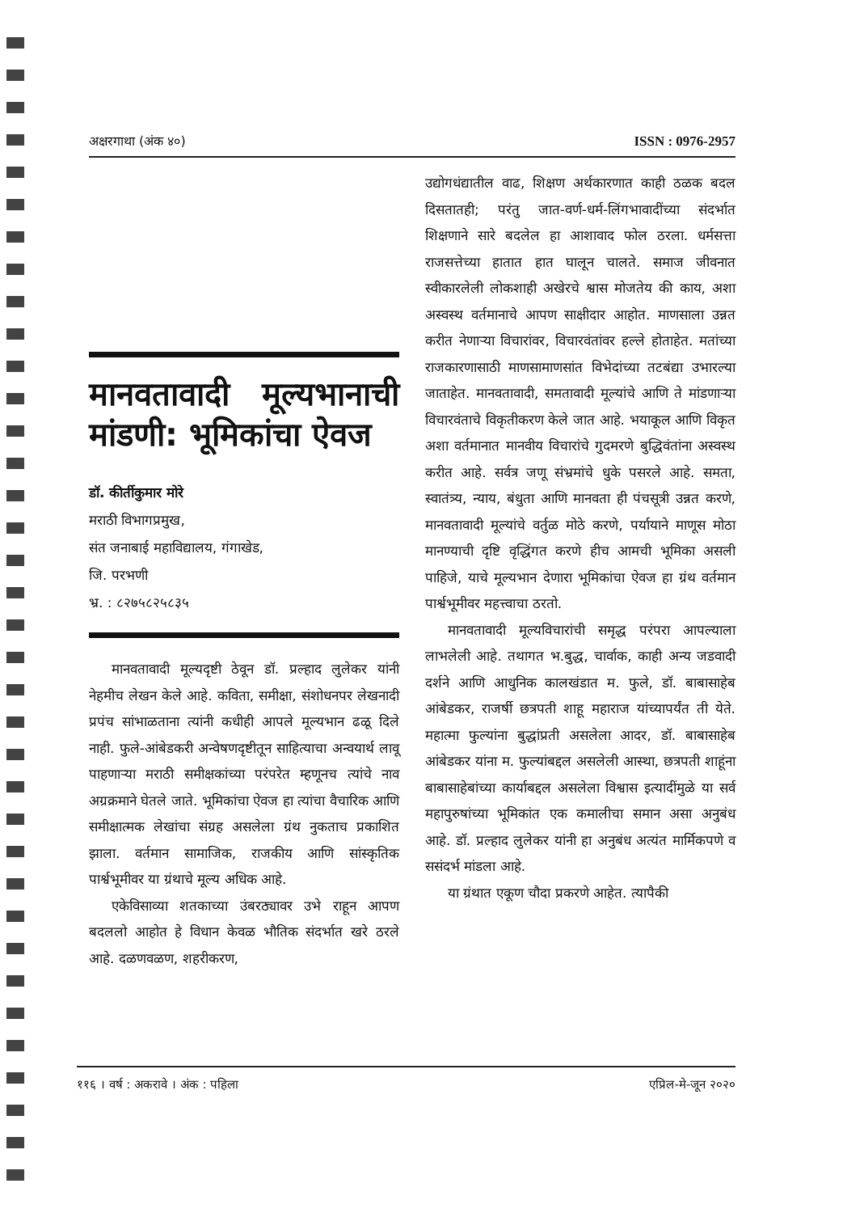अक्षरगाथा (अंक ४०) ISSN : 0976-2957
मानवतावादी मूल्यभानाची मांडणी: भूमिकांचा ऐवज
डॉ. कीर्तीकुमार मोरे
मराठी विभागप्रमुख,
संत जनाबाई महाविद्यालय, गंगाखेड,
जि. परभणी
भ्र. : ८२७५८२५८३५
मानवतावादी मूल्यदृष्टी ठेवून डॉ. प्रल्हाद लुलेकर यांनी नेहमीच लेखन केले आहे. कविता, समीक्षा, संशोधनपर लेखनादी प्रपंच सांभाळताना त्यांनी कधीही आपले मूल्यभान ढळू दिले नाही. फुले-आंबेडकरी अन्वेषणदृष्टीतून साहित्याचा अन्वयार्थ लावू पाहणाऱ्या मराठी समीक्षकांच्या परंपरेत म्हणूनच त्यांचे नाव अग्रक्रमाने घेतले जाते. भूमिकांचा ऐवज हा त्यांचा वैचारिक आणि समीक्षात्मक लेखांचा संग्रह असलेला ग्रंथ नुकताच प्रकाशित झाला. वर्तमान सामाजिक, राजकीय आणि सांस्कृतिक पार्श्वभूमीवर या ग्रंथाचे मूल्य अधिक आहे.
एकेविसाव्या शतकाच्या उंबरठ्यावर उभे राहून आपण बदललो आहोत हे विधान केवळ भौतिक संदर्भात खरे ठरले आहे. दळणवळण, शहरीकरण,
उद्योगधंद्यातील वाढ, शिक्षण अर्थकारणात काही ठळक बदल दिसतातही; परंतु जात-वर्ण-धर्म-लिंगभावादींच्या संदर्भात शिक्षणाने सारे बदलेल हा आशावाद फोल ठरला. धर्मसत्ता राजसत्तेच्या हातात हात घालून चालते. समाज जीवनात स्वीकारलेली लोकशाही अखेरचे श्वास मोजतेय की काय, अशा अस्वस्थ वर्तमानाचे आपण साक्षीदार आहोत. माणसाला उन्नत करीत नेणाऱ्या विचारांवर, विचारवंतांवर हल्ले होताहेत. मतांच्या राजकारणासाठी माणसामाणसांत विभेदांच्या तटबंद्या उभारल्या जाताहेत. मानवतावादी, समतावादी मूल्यांचे आणि ते मांडणाऱ्या विचारवंताचे विकृतीकरण केले जात आहे. भयाकूल आणि विकृत अशा वर्तमानात मानवीय विचारांचे गुदमरणे बुद्धिवंतांना अस्वस्थ करीत आहे. सर्वत्र जणू संभ्रमांचे धुके पसरले आहे. समता, स्वातंत्र्य, न्याय, बंधुता आणि मानवता ही पंचसूत्री उन्नत करणे, मानवतावादी मूल्यांचे वर्तुळ मोठे करणे, पर्यायाने माणूस मोठा मानण्याची दृष्टि वृद्धिंगत करणे हीच आमची भूमिका असली पाहिजे, याचे मूल्यभान देणारा भूमिकांचा ऐवज हा ग्रंथ वर्तमान पार्श्वभूमीवर महत्त्वाचा ठरतो.
मानवतावादी मूल्यविचारांची समृद्ध परंपरा आपल्याला लाभलेली आहे. तथागत भ.बुद्ध, चार्वाक, काही अन्य जडवादी दर्शने आणि आधुनिक कालखंडात म. फुले, डॉ. बाबासाहेब आंबेडकर, राजर्षी छत्रपती शाहू महाराज यांच्यापर्यंत ती येते. महात्मा फुल्यांना बुद्धांप्रती असलेला आदर, डॉ. बाबासाहेब आंबेडकर यांना म. फुल्यांबद्दल असलेली आस्था, छत्रपती शाहूंना बाबासाहेबांच्या कार्याबद्दल असलेला विश्वास इत्यादींमुळे या सर्व महापुरुषांच्या भूमिकांत एक कमालीचा समान असा अनुबंध आहे. डॉ. प्रल्हाद लुलेकर यांनी हा अनुबंध अत्यंत मार्मिकपणे व ससंदर्भ मांडला आहे.
या ग्रंथात एकूण चौदा प्रकरणे आहेत. त्यापैकी
११६ । वर्ष : अकरावे । अंक : पहिला एप्रिल-मे-जून २०२०